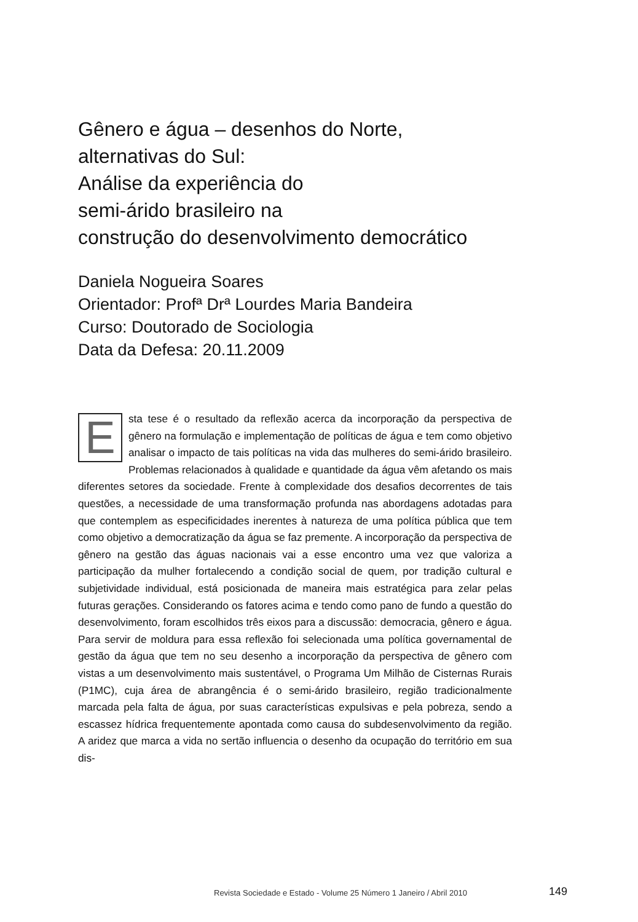Gênero e água – desenhos do Norte,
alternativas do Sul:
Análise da experiência do
semi-árido brasileiro na
construção do desenvolvimento democrático
Daniela Nogueira Soares
Orientador: Profª Drª Lourdes Maria Bandeira
Curso: Doutorado de Sociologia
Data da Defesa: 20.11.2009
Esta tese é o resultado da reflexão acerca da incorporação da perspectiva de gênero na formulação e implementação de políticas de água e tem como objetivo analisar o impacto de tais políticas na vida das mulheres do semi-árido brasileiro. Problemas relacionados à qualidade e quantidade da água vêm afetando os mais diferentes setores da sociedade. Frente à complexidade dos desafios decorrentes de tais questões, a necessidade de uma transformação profunda nas abordagens adotadas para que contemplem as especificidades inerentes à natureza de uma política pública que tem como objetivo a democratização da água se faz premente. A incorporação da perspectiva de gênero na gestão das águas nacionais vai a esse encontro uma vez que valoriza a participação da mulher fortalecendo a condição social de quem, por tradição cultural e subjetividade individual, está posicionada de maneira mais estratégica para zelar pelas futuras gerações. Considerando os fatores acima e tendo como pano de fundo a questão do desenvolvimento, foram escolhidos três eixos para a discussão: democracia, gênero e água. Para servir de moldura para essa reflexão foi selecionada uma política governamental de gestão da água que tem no seu desenho a incorporação da perspectiva de gênero com vistas a um desenvolvimento mais sustentável, o Programa Um Milhão de Cisternas Rurais (P1MC), cuja área de abrangência é o semi-árido brasileiro, região tradicionalmente marcada pela falta de água, por suas características expulsivas e pela pobreza, sendo a escassez hídrica frequentemente apontada como causa do subdesenvolvimento da região. A aridez que marca a vida no sertão influencia o desenho da ocupação do território em sua dis-
Revista Sociedade e Estado - Volume 25 Número 1 Janeiro / Abril 2010
149